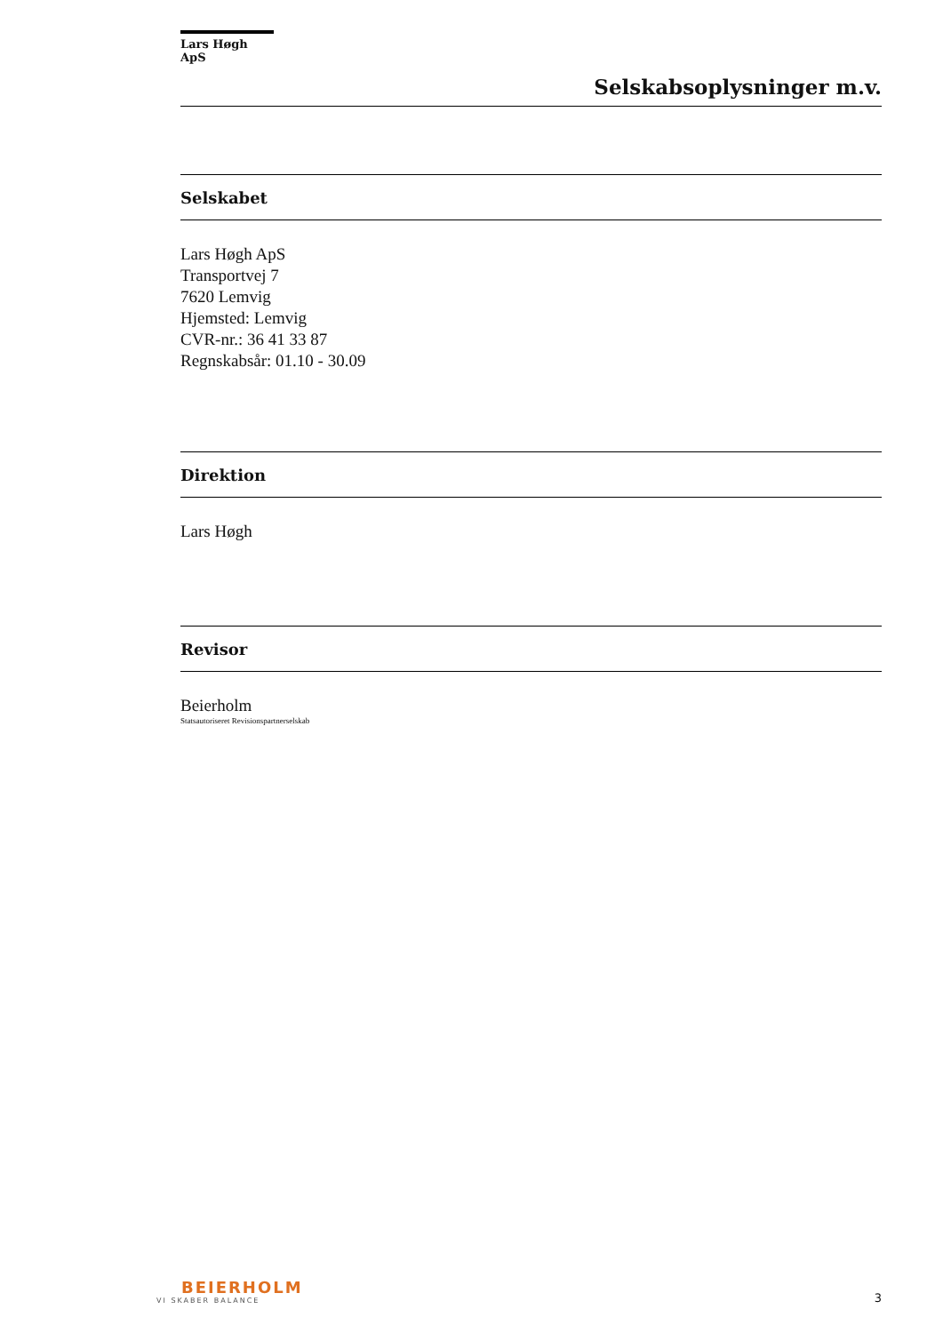Lars Høgh ApS
Selskabsoplysninger m.v.
Selskabet
Lars Høgh ApS
Transportvej 7
7620 Lemvig
Hjemsted: Lemvig
CVR-nr.: 36 41 33 87
Regnskabsår: 01.10 - 30.09
Direktion
Lars Høgh
Revisor
Beierholm
Statsautoriseret Revisionspartnerselskab
BEIERHOLM
VI SKABER BALANCE
3